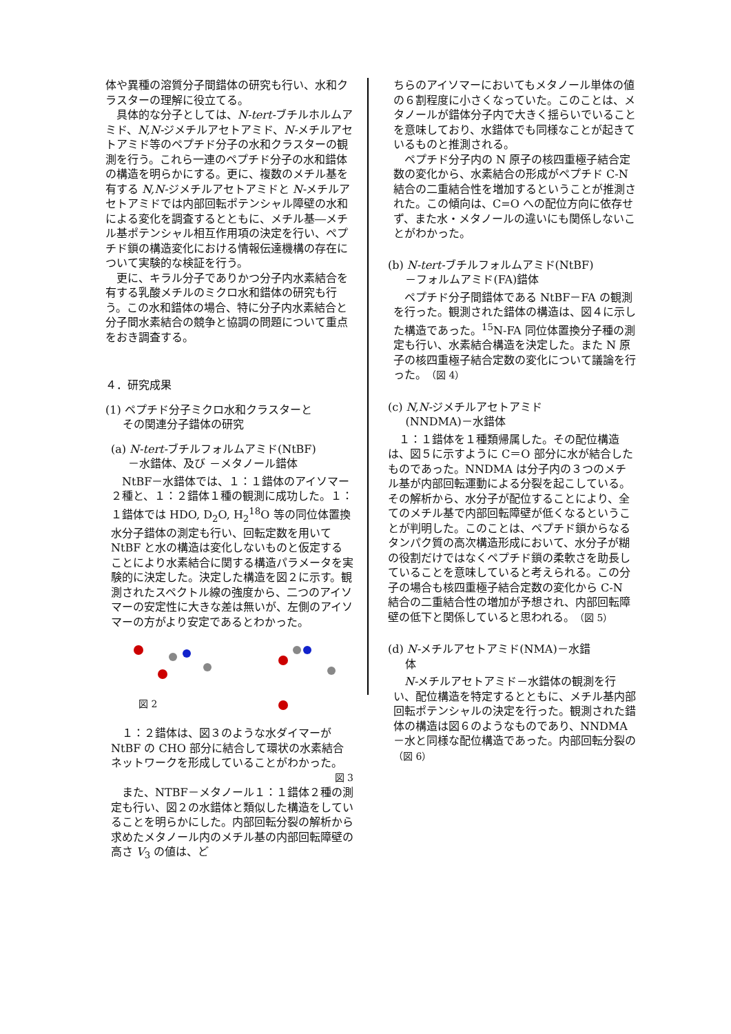体や異種の溶質分子間錯体の研究も行い、水和クラスターの理解に役立てる。
具体的な分子としては、N-tert-ブチルホルムアミド、N,N-ジメチルアセトアミド、N-メチルアセトアミド等のペプチド分子の水和クラスターの観測を行う。これら一連のペプチド分子の水和錯体の構造を明らかにする。更に、複数のメチル基を有する N,N-ジメチルアセトアミドと N-メチルアセトアミドでは内部回転ポテンシャル障壁の水和による変化を調査するとともに、メチル基―メチル基ポテンシャル相互作用項の決定を行い、ペプチド鎖の構造変化における情報伝達機構の存在について実験的な検証を行う。
更に、キラル分子でありかつ分子内水素結合を有する乳酸メチルのミクロ水和錯体の研究も行う。この水和錯体の場合、特に分子内水素結合と分子間水素結合の競争と協調の問題について重点をおき調査する。
４．研究成果
(1) ペプチド分子ミクロ水和クラスターと
その関連分子錯体の研究
(a) N-tert-ブチルフォルムアミド(NtBF)
－水錯体、及び －メタノール錯体
NtBF－水錯体では、１：１錯体のアイソマー２種と、１：２錯体１種の観測に成功した。１：１錯体では HDO, D<sub>2</sub>O, H<sub>2</sub><sup>18</sup>O 等の同位体置換水分子錯体の測定も行い、回転定数を用いて NtBF と水の構造は変化しないものと仮定することにより水素結合に関する構造パラメータを実験的に決定した。決定した構造を図２に示す。観測されたスペクトル線の強度から、二つのアイソマーの安定性に大きな差は無いが、左側のアイソマーの方がより安定であるとわかった。
図 2
１：２錯体は、図３のような水ダイマーが NtBF の CHO 部分に結合して環状の水素結合ネットワークを形成していることがわかった。
図 3
また、NTBF－メタノール１：１錯体２種の測定も行い、図２の水錯体と類似した構造をしていることを明らかにした。内部回転分裂の解析から求めたメタノール内のメチル基の内部回転障壁の高さ V<sub>3</sub> の値は、ど
ちらのアイソマーにおいてもメタノール単体の値の６割程度に小さくなっていた。このことは、メタノールが錯体分子内で大きく揺らいでいることを意味しており、水錯体でも同様なことが起きているものと推測される。
ペプチド分子内の N 原子の核四重極子結合定数の変化から、水素結合の形成がペプチド C-N 結合の二重結合性を増加するということが推測された。この傾向は、C=O への配位方向に依存せず、また水・メタノールの違いにも関係しないことがわかった。
(b) N-tert-ブチルフォルムアミド(NtBF)
－フォルムアミド(FA)錯体
ペプチド分子間錯体である NtBF－FA の観測を行った。観測された錯体の構造は、図４に示した構造であった。<sup>15</sup>N-FA 同位体置換分子種の測定も行い、水素結合構造を決定した。また N 原子の核四重極子結合定数の変化について議論を行った。（図 4）
(c) N,N-ジメチルアセトアミド
(NNDMA)－水錯体
１：１錯体を１種類帰属した。その配位構造は、図５に示すように C＝O 部分に水が結合したものであった。NNDMA は分子内の３つのメチル基が内部回転運動による分裂を起こしている。その解析から、水分子が配位することにより、全てのメチル基で内部回転障壁が低くなるということが判明した。このことは、ペプチド鎖からなるタンパク質の高次構造形成において、水分子が糊の役割だけではなくペプチド鎖の柔軟さを助長していることを意味していると考えられる。この分子の場合も核四重極子結合定数の変化から C-N 結合の二重結合性の増加が予想され、内部回転障壁の低下と関係していると思われる。（図 5）
(d) N-メチルアセトアミド(NMA)－水錯
体
N-メチルアセトアミド－水錯体の観測を行い、配位構造を特定するとともに、メチル基内部回転ポテンシャルの決定を行った。観測された錯体の構造は図６のようなものであり、NNDMA－水と同様な配位構造であった。内部回転分裂の（図 6）